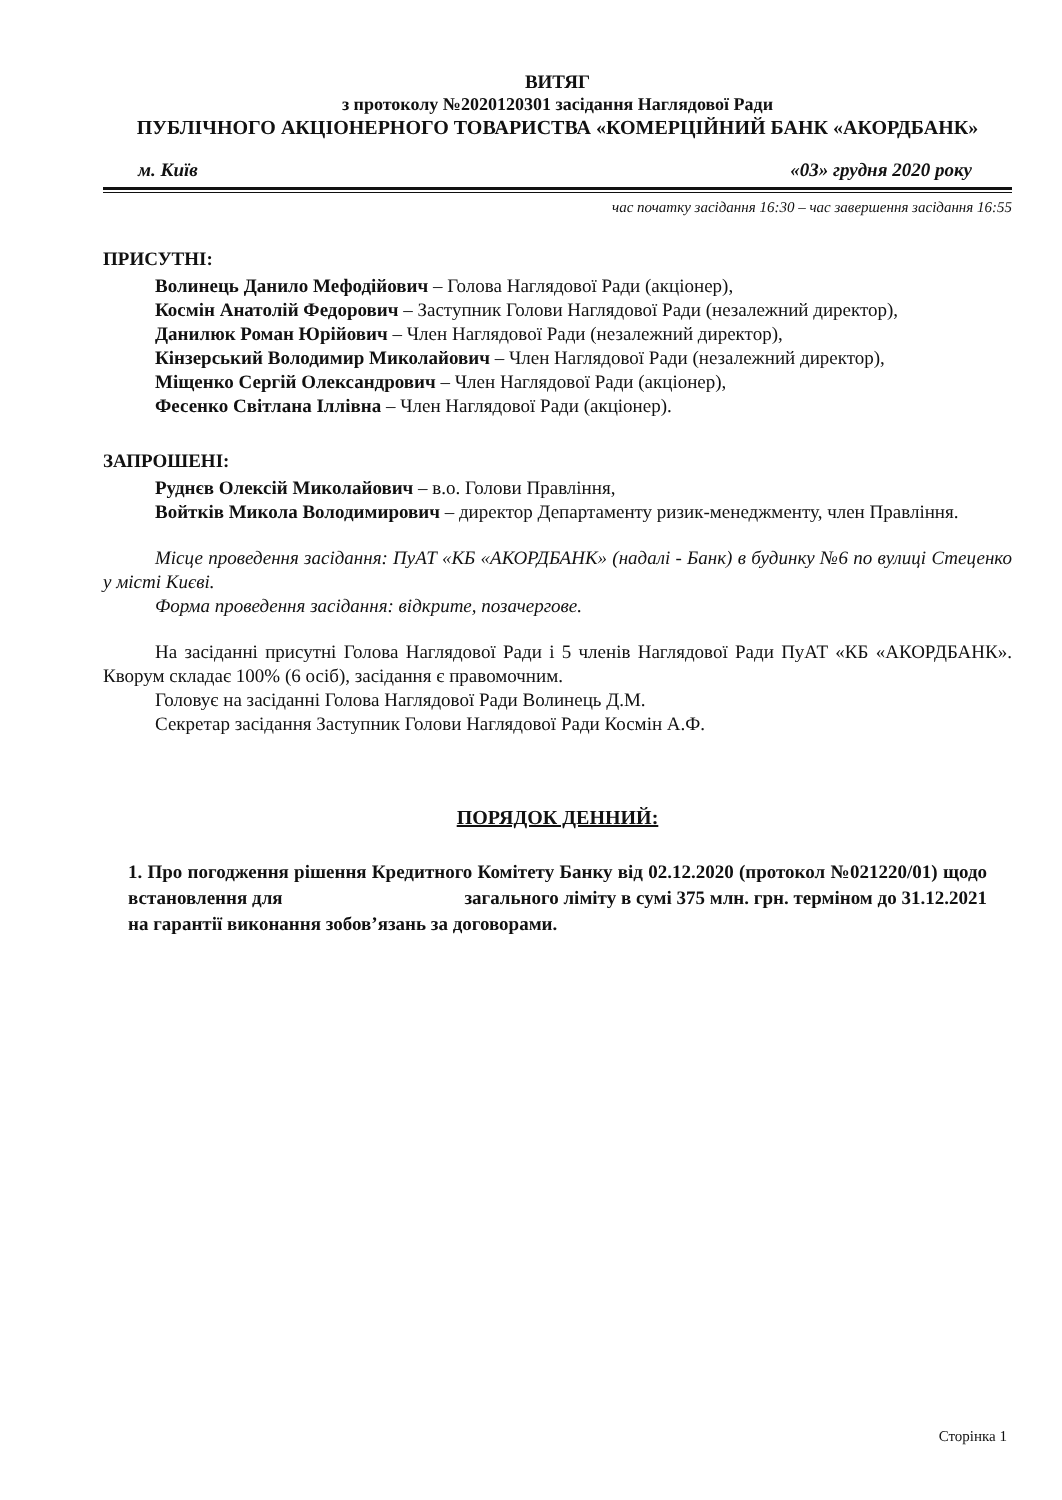ВИТЯГ
з протоколу №2020120301 засідання Наглядової Ради
ПУБЛІЧНОГО АКЦІОНЕРНОГО ТОВАРИСТВА «КОМЕРЦІЙНИЙ БАНК «АКОРДБАНК»
м. Київ «03» грудня 2020 року
час початку засідання 16:30 – час завершення засідання 16:55
ПРИСУТНІ:
Волинець Данило Мефодійович – Голова Наглядової Ради (акціонер),
Космін Анатолій Федорович – Заступник Голови Наглядової Ради (незалежний директор),
Данилюк Роман Юрійович – Член Наглядової Ради (незалежний директор),
Кінзерський Володимир Миколайович – Член Наглядової Ради (незалежний директор),
Міщенко Сергій Олександрович – Член Наглядової Ради (акціонер),
Фесенко Світлана Іллівна – Член Наглядової Ради (акціонер).
ЗАПРОШЕНІ:
Руднєв Олексій Миколайович – в.о. Голови Правління,
Войтків Микола Володимирович – директор Департаменту ризик-менеджменту, член Правління.
Місце проведення засідання: ПуАТ «КБ «АКОРДБАНК» (надалі - Банк) в будинку №6 по вулиці Стеценко у місті Києві.
Форма проведення засідання: відкрите, позачергове.
На засіданні присутні Голова Наглядової Ради і 5 членів Наглядової Ради ПуАТ «КБ «АКОРДБАНК». Кворум складає 100% (6 осіб), засідання є правомочним.
Головує на засіданні Голова Наглядової Ради Волинець Д.М.
Секретар засідання Заступник Голови Наглядової Ради Космін А.Ф.
ПОРЯДОК ДЕННИЙ:
1. Про погодження рішення Кредитного Комітету Банку від 02.12.2020 (протокол №021220/01) щодо встановлення для загального ліміту в сумі 375 млн. грн. терміном до 31.12.2021 на гарантії виконання зобов’язань за договорами.
Сторінка 1